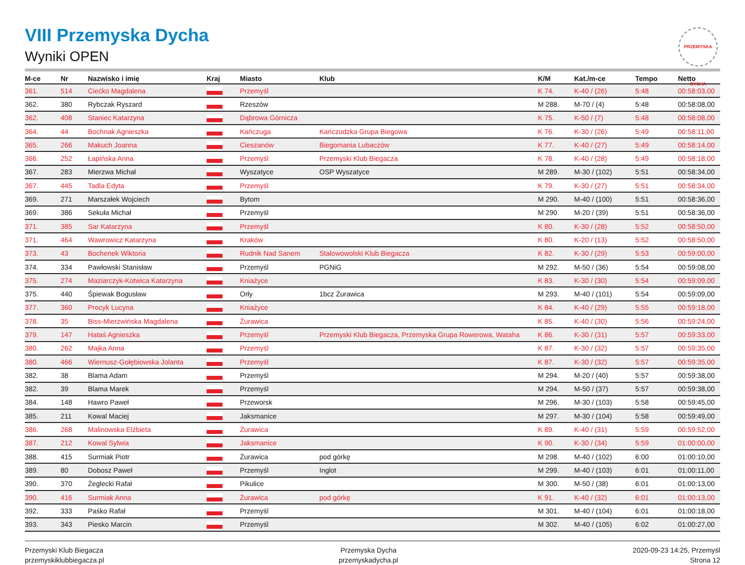VIII Przemyska Dycha
Wyniki OPEN
PRZEMYSKA DYCHA
| M-ce | Nr | Nazwisko i imię | Kraj | Miasto | Klub | K/M | Kat./m-ce | Tempo | Netto |
| --- | --- | --- | --- | --- | --- | --- | --- | --- | --- |
| 361. | 514 | Ciećko Magdalena | | Przemyśl | | K 74. | K-40 / (26) | 5:48 | 00:58:03,00 |
| 362. | 380 | Rybczak Ryszard | | Rzeszów | | M 288. | M-70 / (4) | 5:48 | 00:58:08,00 |
| 362. | 408 | Staniec Katarzyna | | Dąbrowa Górnicza | | K 75. | K-50 / (7) | 5:48 | 00:58:08,00 |
| 364. | 44 | Bochnak Agnieszka | | Kańczuga | Kańczudzka Grupa Biegowa | K 76. | K-30 / (26) | 5:49 | 00:58:11,00 |
| 365. | 266 | Makuch Joanna | | Cieszanów | Biegomania Lubaczów | K 77. | K-40 / (27) | 5:49 | 00:58:14,00 |
| 366. | 252 | Łapińska Anna | | Przemyśl | Przemyski Klub Biegacza | K 78. | K-40 / (28) | 5:49 | 00:58:18,00 |
| 367. | 283 | Mierzwa Michał | | Wyszatyce | OSP Wyszatyce | M 289. | M-30 / (102) | 5:51 | 00:58:34,00 |
| 367. | 445 | Tadla Edyta | | Przemyśl | | K 79. | K-30 / (27) | 5:51 | 00:58:34,00 |
| 369. | 271 | Marszałek Wojciech | | Bytom | | M 290. | M-40 / (100) | 5:51 | 00:58:36,00 |
| 369. | 386 | Sekuła Michał | | Przemyśl | | M 290. | M-20 / (39) | 5:51 | 00:58:36,00 |
| 371. | 385 | Sar Katarzyna | | Przemyśl | | K 80. | K-30 / (28) | 5:52 | 00:58:50,00 |
| 371. | 464 | Wawrowicz Katarzyna | | Kraków | | K 80. | K-20 / (13) | 5:52 | 00:58:50,00 |
| 373. | 43 | Bochenek Wiktoria | | Rudnik Nad Sanem | Stalowowolski Klub Biegacza | K 82. | K-30 / (29) | 5:53 | 00:59:00,00 |
| 374. | 334 | Pawłowski Stanisław | | Przemyśl | PGNiG | M 292. | M-50 / (36) | 5:54 | 00:59:08,00 |
| 375. | 274 | Maziarczyk-Kotwica Katarzyna | | Kniażyce | | K 83. | K-30 / (30) | 5:54 | 00:59:09,00 |
| 375. | 440 | Śpiewak Bogusław | | Orły | 1bcz Żurawica | M 293. | M-40 / (101) | 5:54 | 00:59:09,00 |
| 377. | 360 | Procyk Lucyna | | Kniażyce | | K 84. | K-40 / (29) | 5:55 | 00:59:18,00 |
| 378. | 35 | Biss-Mierzwińska Magdalena | | Żurawica | | K 85. | K-40 / (30) | 5:56 | 00:59:24,00 |
| 379. | 147 | Hataś Agnieszka | | Przemyśl | Przemyski Klub Biegacza, Przemyska Grupa Rowerowa, Wataha | K 86. | K-30 / (31) | 5:57 | 00:59:33,00 |
| 380. | 262 | Majka Anna | | Przemyśl | | K 87. | K-30 / (32) | 5:57 | 00:59:35,00 |
| 380. | 466 | Wiernusz-Gołębiowska Jolanta | | Przemyśl | | K 87. | K-30 / (32) | 5:57 | 00:59:35,00 |
| 382. | 38 | Blama Adam | | Przemyśl | | M 294. | M-20 / (40) | 5:57 | 00:59:38,00 |
| 382. | 39 | Blama Marek | | Przemyśl | | M 294. | M-50 / (37) | 5:57 | 00:59:38,00 |
| 384. | 148 | Hawro Paweł | | Przeworsk | | M 296. | M-30 / (103) | 5:58 | 00:59:45,00 |
| 385. | 211 | Kowal Maciej | | Jaksmanice | | M 297. | M-30 / (104) | 5:58 | 00:59:49,00 |
| 386. | 268 | Malinowska Elżbieta | | Żurawica | | K 89. | K-40 / (31) | 5:59 | 00:59:52,00 |
| 387. | 212 | Kowal Sylwia | | Jaksmanice | | K 90. | K-30 / (34) | 5:59 | 01:00:00,00 |
| 388. | 415 | Surmiak Piotr | | Żurawica | pod górkę | M 298. | M-40 / (102) | 6:00 | 01:00:10,00 |
| 389. | 80 | Dobosz Paweł | | Przemyśl | Inglot | M 299. | M-40 / (103) | 6:01 | 01:00:11,00 |
| 390. | 370 | Żeglecki Rafał | | Pikulice | | M 300. | M-50 / (38) | 6:01 | 01:00:13,00 |
| 390. | 416 | Surmiak Anna | | Żurawica | pod górkę | K 91. | K-40 / (32) | 6:01 | 01:00:13,00 |
| 392. | 333 | Paśko Rafał | | Przemyśl | | M 301. | M-40 / (104) | 6:01 | 01:00:18,00 |
| 393. | 343 | Piesko Marcin | | Przemyśl | | M 302. | M-40 / (105) | 6:02 | 01:00:27,00 |
Przemyski Klub Biegacza
przemyskiklubbiegacza.pl
Przemyska Dycha
przemyskadycha.pl
2020-09-23 14:25, Przemyśl
Strona 12